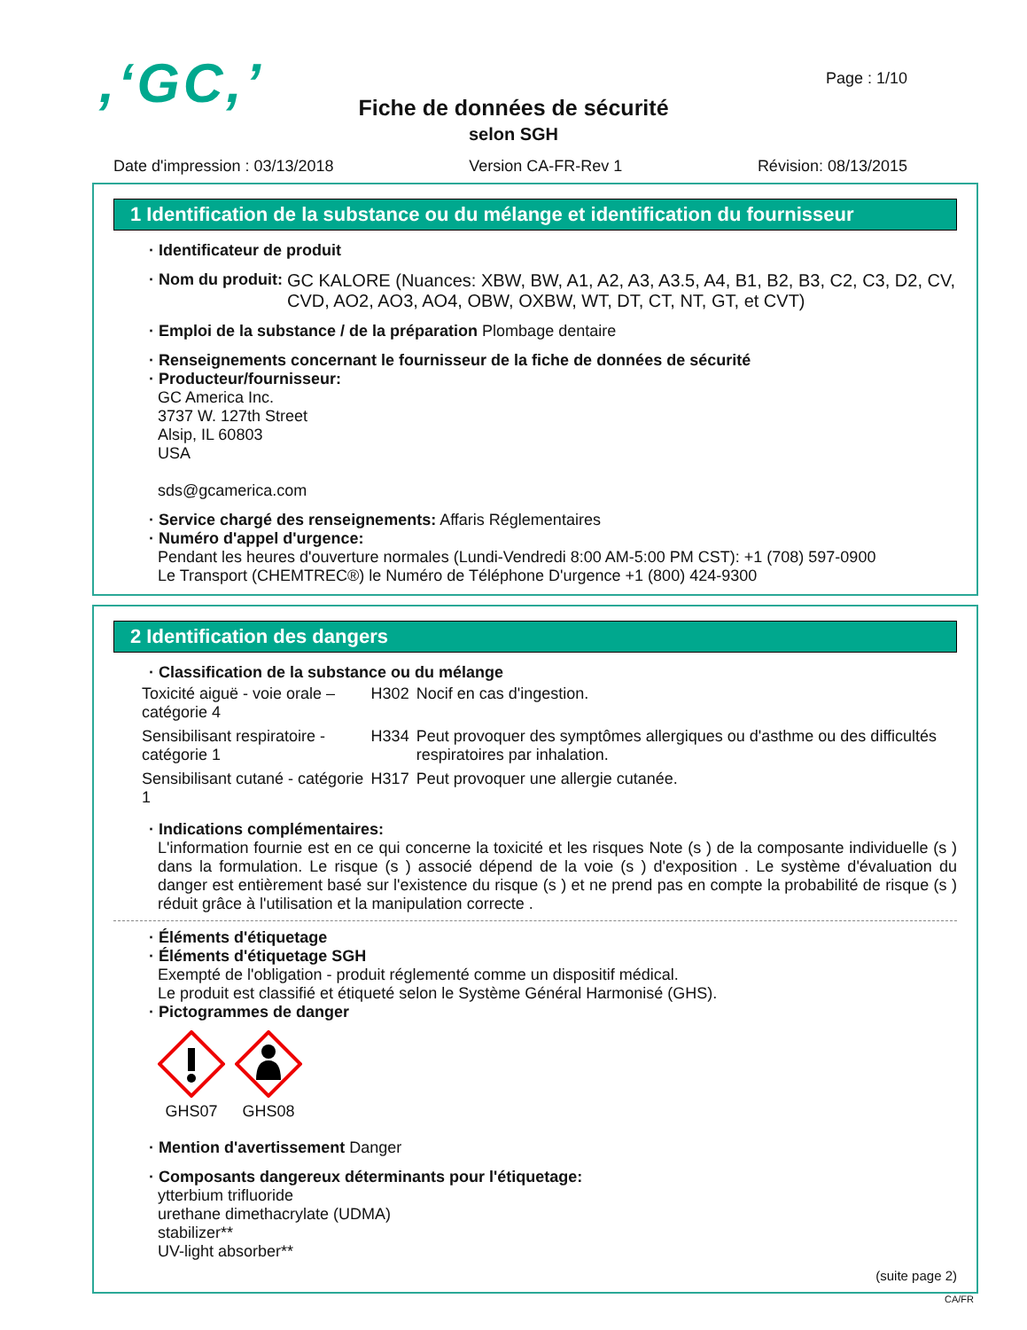,‘GC,’
Page : 1/10
Fiche de données de sécurité
selon SGH
Date d'impression : 03/13/2018 Version CA-FR-Rev 1 Révision: 08/13/2015
1 Identification de la substance ou du mélange et identification du fournisseur
· Identificateur de produit
· Nom du produit: GC KALORE (Nuances: XBW, BW, A1, A2, A3, A3.5, A4, B1, B2, B3, C2, C3, D2, CV, CVD, AO2, AO3, AO4, OBW, OXBW, WT, DT, CT, NT, GT, et CVT)
· Emploi de la substance / de la préparation Plombage dentaire
· Renseignements concernant le fournisseur de la fiche de données de sécurité
· Producteur/fournisseur:
GC America Inc.
3737 W. 127th Street
Alsip, IL 60803
USA
sds@gcamerica.com
· Service chargé des renseignements: Affaris Réglementaires
· Numéro d'appel d'urgence:
Pendant les heures d'ouverture normales (Lundi-Vendredi 8:00 AM-5:00 PM CST): +1 (708) 597-0900
Le Transport (CHEMTREC®) le Numéro de Téléphone D'urgence +1 (800) 424-9300
2 Identification des dangers
· Classification de la substance ou du mélange
| Toxicité aiguë - voie orale – catégorie 4 | H302 | Nocif en cas d'ingestion. |
| Sensibilisant respiratoire - catégorie 1 | H334 | Peut provoquer des symptômes allergiques ou d'asthme ou des difficultés respiratoires par inhalation. |
| Sensibilisant cutané - catégorie 1 | H317 | Peut provoquer une allergie cutanée. |
· Indications complémentaires:
L'information fournie est en ce qui concerne la toxicité et les risques Note (s ) de la composante individuelle (s ) dans la formulation. Le risque (s ) associé dépend de la voie (s ) d'exposition . Le système d'évaluation du danger est entièrement basé sur l'existence du risque (s ) et ne prend pas en compte la probabilité de risque (s ) réduit grâce à l'utilisation et la manipulation correcte .
· Éléments d'étiquetage
· Éléments d'étiquetage SGH
Exempté de l'obligation - produit réglementé comme un dispositif médical.
Le produit est classifié et étiqueté selon le Système Général Harmonisé (GHS).
· Pictogrammes de danger
GHS07
GHS08
· Mention d'avertissement Danger
· Composants dangereux déterminants pour l'étiquetage:
ytterbium trifluoride
urethane dimethacrylate (UDMA)
stabilizer**
UV-light absorber**
(suite page 2)
CA/FR